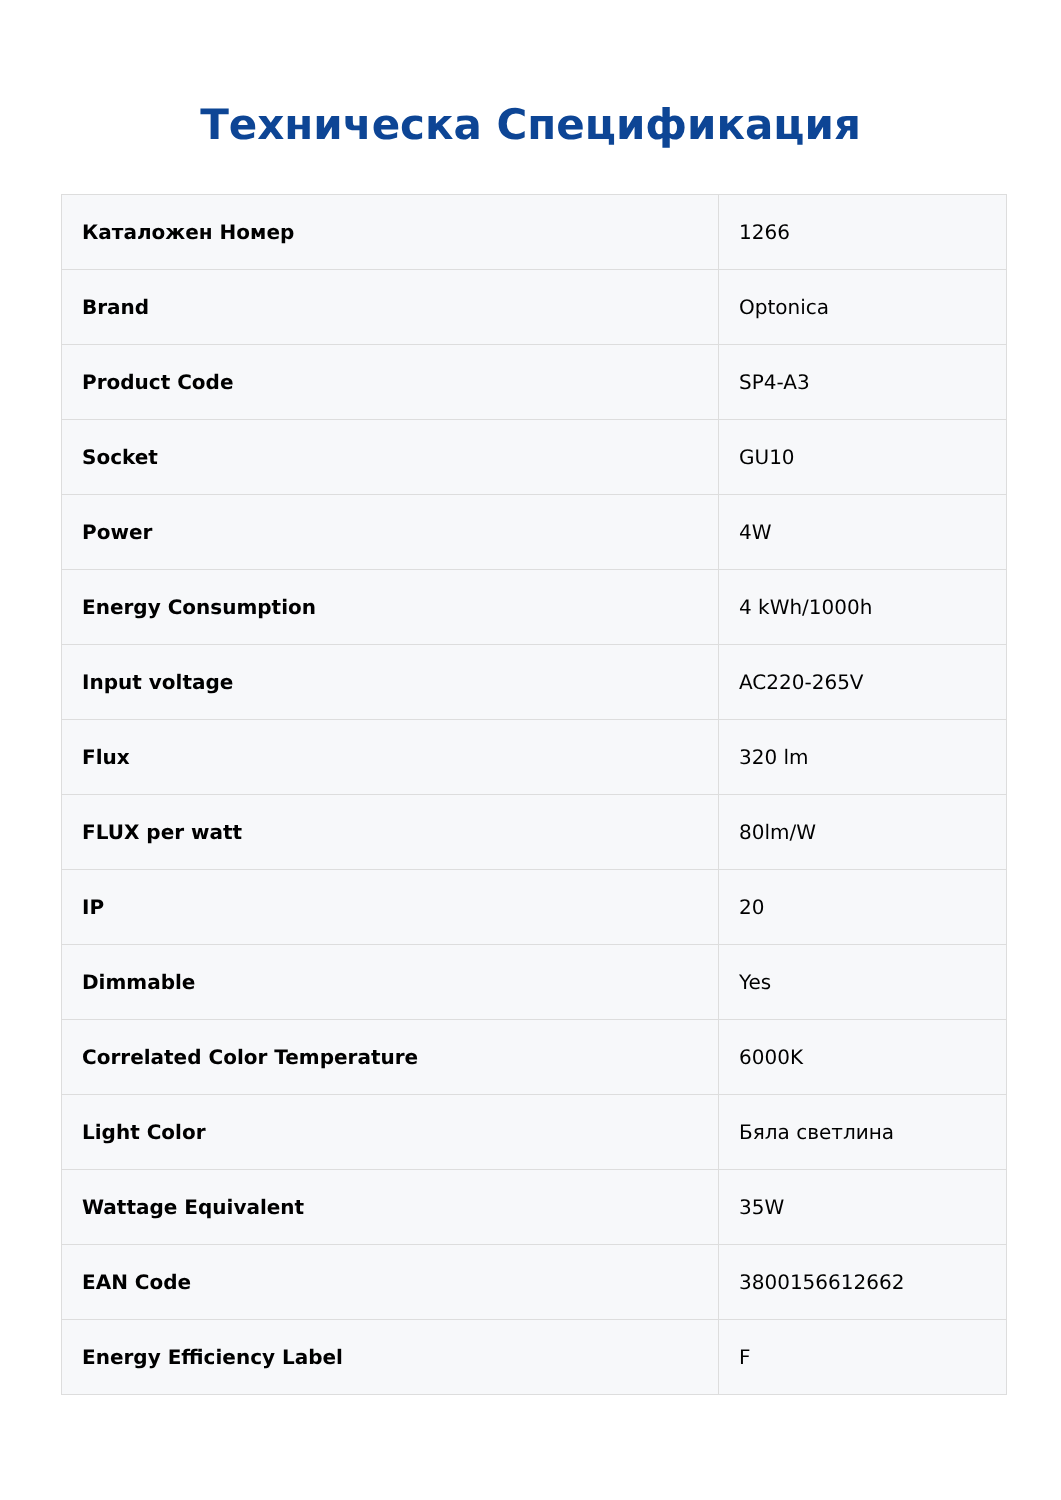Техническа Спецификация
| Каталожен Номер | 1266 |
| Brand | Optonica |
| Product Code | SP4-A3 |
| Socket | GU10 |
| Power | 4W |
| Energy Consumption | 4 kWh/1000h |
| Input voltage | AC220-265V |
| Flux | 320 lm |
| FLUX per watt | 80lm/W |
| IP | 20 |
| Dimmable | Yes |
| Correlated Color Temperature | 6000K |
| Light Color | Бяла светлина |
| Wattage Equivalent | 35W |
| EAN Code | 3800156612662 |
| Energy Efficiency Label | F |